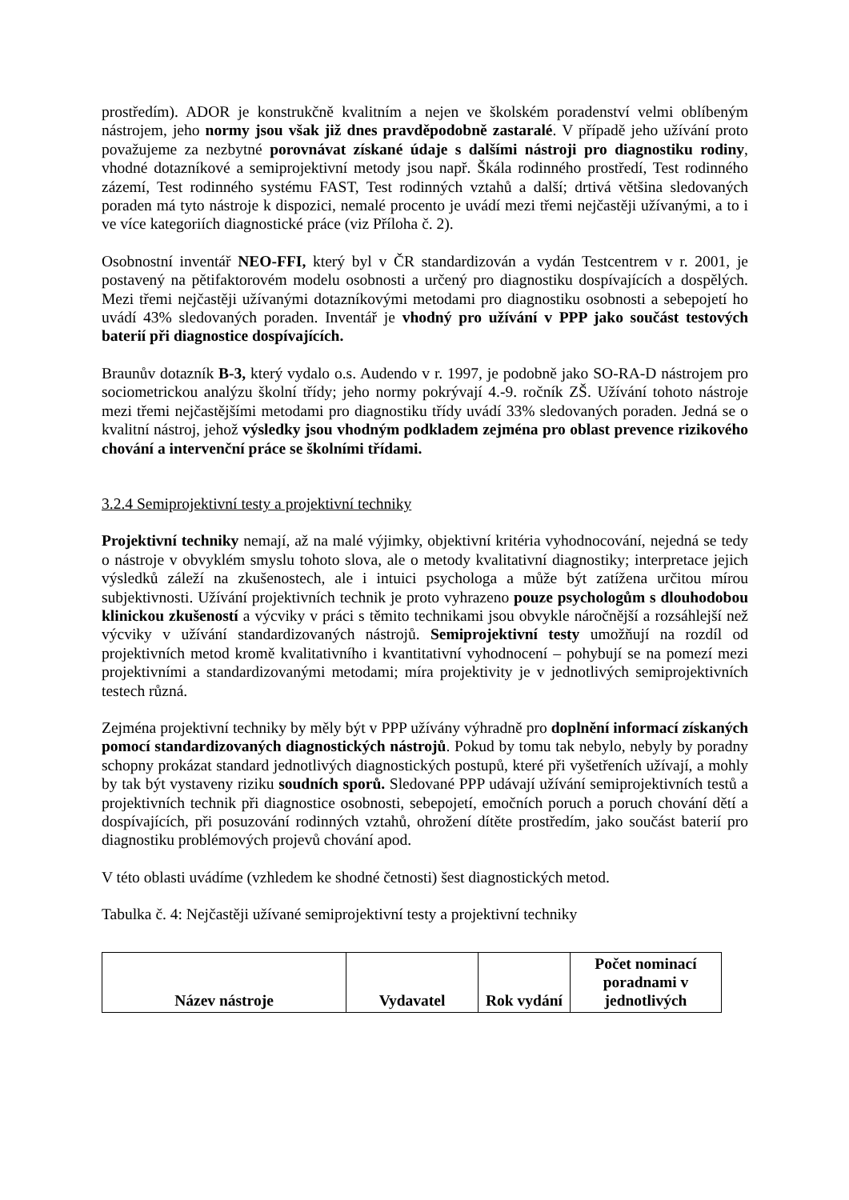prostředím). ADOR je konstrukčně kvalitním a nejen ve školském poradenství velmi oblíbeným nástrojem, jeho normy jsou však již dnes pravděpodobně zastaralé. V případě jeho užívání proto považujeme za nezbytné porovnávat získané údaje s dalšími nástroji pro diagnostiku rodiny, vhodné dotazníkové a semiprojektivní metody jsou např. Škála rodinného prostředí, Test rodinného zázemí, Test rodinného systému FAST, Test rodinných vztahů a další; drtivá většina sledovaných poraden má tyto nástroje k dispozici, nemalé procento je uvádí mezi třemi nejčastěji užívanými, a to i ve více kategoriích diagnostické práce (viz Příloha č. 2).
Osobnostní inventář NEO-FFI, který byl v ČR standardizován a vydán Testcentrem v r. 2001, je postavený na pětifaktorovém modelu osobnosti a určený pro diagnostiku dospívajících a dospělých. Mezi třemi nejčastěji užívanými dotazníkovými metodami pro diagnostiku osobnosti a sebepojetí ho uvádí 43% sledovaných poraden. Inventář je vhodný pro užívání v PPP jako součást testových baterií při diagnostice dospívajících.
Braunův dotazník B-3, který vydalo o.s. Audendo v r. 1997, je podobně jako SO-RA-D nástrojem pro sociometrickou analýzu školní třídy; jeho normy pokrývají 4.-9. ročník ZŠ. Užívání tohoto nástroje mezi třemi nejčastějšími metodami pro diagnostiku třídy uvádí 33% sledovaných poraden. Jedná se o kvalitní nástroj, jehož výsledky jsou vhodným podkladem zejména pro oblast prevence rizikového chování a intervenční práce se školními třídami.
3.2.4 Semiprojektivní testy a projektivní techniky
Projektivní techniky nemají, až na malé výjimky, objektivní kritéria vyhodnocování, nejedná se tedy o nástroje v obvyklém smyslu tohoto slova, ale o metody kvalitativní diagnostiky; interpretace jejich výsledků záleží na zkušenostech, ale i intuici psychologa a může být zatížena určitou mírou subjektivnosti. Užívání projektivních technik je proto vyhrazeno pouze psychologům s dlouhodobou klinickou zkušeností a výcviky v práci s těmito technikami jsou obvykle náročnější a rozsáhlejší než výcviky v užívání standardizovaných nástrojů. Semiprojektivní testy umožňují na rozdíl od projektivních metod kromě kvalitativního i kvantitativní vyhodnocení – pohybují se na pomezí mezi projektivními a standardizovanými metodami; míra projektivity je v jednotlivých semiprojektivních testech různá.
Zejména projektivní techniky by měly být v PPP užívány výhradně pro doplnění informací získaných pomocí standardizovaných diagnostických nástrojů. Pokud by tomu tak nebylo, nebyly by poradny schopny prokázat standard jednotlivých diagnostických postupů, které při vyšetřeních užívají, a mohly by tak být vystaveny riziku soudních sporů. Sledované PPP udávají užívání semiprojektivních testů a projektivních technik při diagnostice osobnosti, sebepojetí, emočních poruch a poruch chování dětí a dospívajících, při posuzování rodinných vztahů, ohrožení dítěte prostředím, jako součást baterií pro diagnostiku problémových projevů chování apod.
V této oblasti uvádíme (vzhledem ke shodné četnosti) šest diagnostických metod.
Tabulka č. 4: Nejčastěji užívané semiprojektivní testy a projektivní techniky
| Název nástroje | Vydavatel | Rok vydání | Počet nominací poradnami v jednotlivých |
| --- | --- | --- | --- |